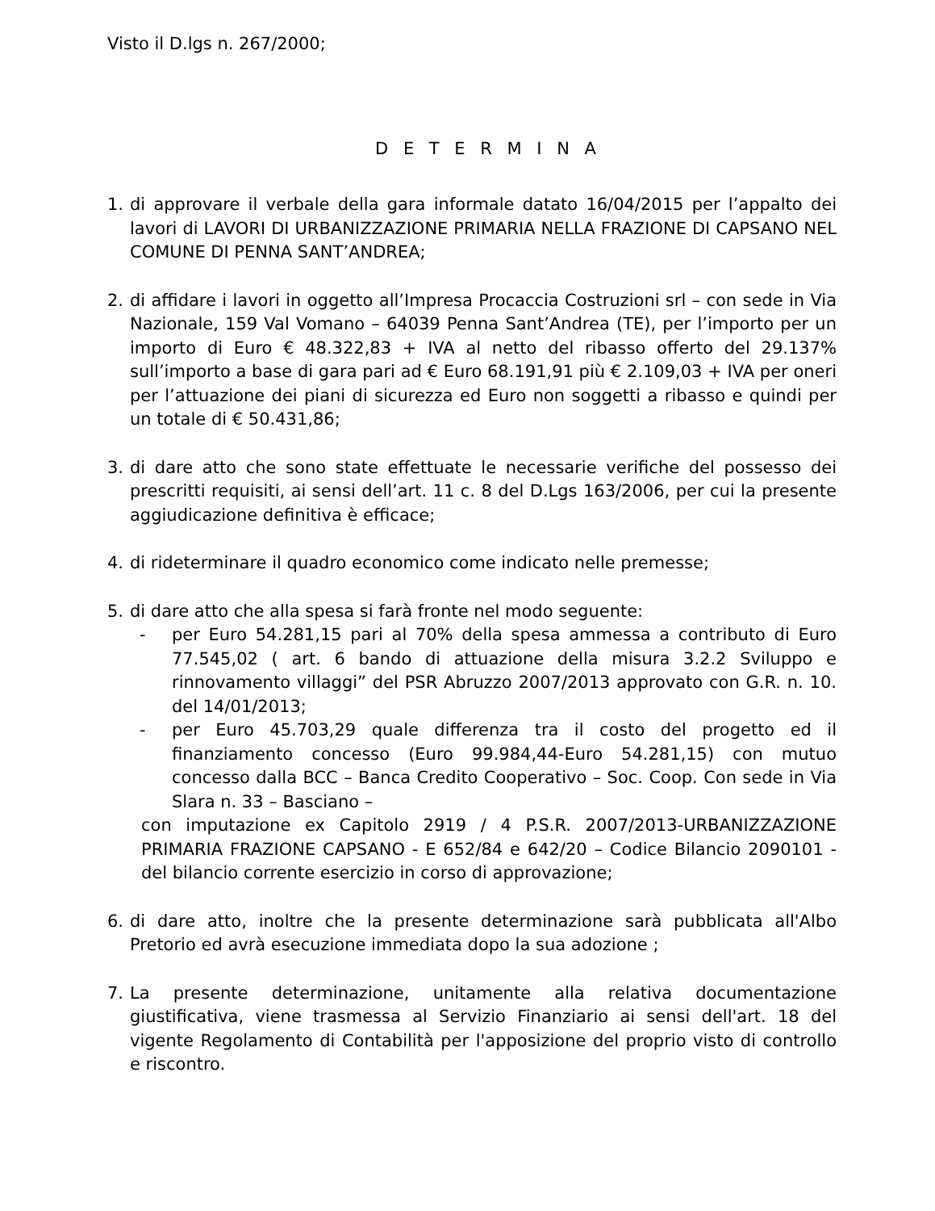Visto il D.lgs n. 267/2000;
D E T E R M I N A
1. di approvare il verbale della gara informale datato 16/04/2015 per l’appalto dei lavori di LAVORI DI URBANIZZAZIONE PRIMARIA NELLA FRAZIONE DI CAPSANO NEL COMUNE DI PENNA SANT’ANDREA;
2. di affidare i lavori in oggetto all’Impresa Procaccia Costruzioni srl – con sede in Via Nazionale, 159 Val Vomano – 64039 Penna Sant’Andrea (TE), per l’importo per un importo di Euro € 48.322,83 + IVA al netto del ribasso offerto del 29.137% sull’importo a base di gara pari ad € Euro 68.191,91 più € 2.109,03 + IVA per oneri per l’attuazione dei piani di sicurezza ed Euro non soggetti a ribasso e quindi per un totale di € 50.431,86;
3. di dare atto che sono state effettuate le necessarie verifiche del possesso dei prescritti requisiti, ai sensi dell’art. 11 c. 8 del D.Lgs 163/2006, per cui la presente aggiudicazione definitiva è efficace;
4. di rideterminare il quadro economico come indicato nelle premesse;
5. di dare atto che alla spesa si farà fronte nel modo seguente:
- per Euro 54.281,15 pari al 70% della spesa ammessa a contributo di Euro 77.545,02 ( art. 6 bando di attuazione della misura 3.2.2 Sviluppo e rinnovamento villaggi” del PSR Abruzzo 2007/2013 approvato con G.R. n. 10. del 14/01/2013;
- per Euro 45.703,29 quale differenza tra il costo del progetto ed il finanziamento concesso (Euro 99.984,44-Euro 54.281,15) con mutuo concesso dalla BCC – Banca Credito Cooperativo – Soc. Coop. Con sede in Via Slara n. 33 – Basciano –
con imputazione ex Capitolo 2919 / 4 P.S.R. 2007/2013-URBANIZZAZIONE PRIMARIA FRAZIONE CAPSANO - E 652/84 e 642/20 – Codice Bilancio 2090101 - del bilancio corrente esercizio in corso di approvazione;
6. di dare atto, inoltre che la presente determinazione sarà pubblicata all'Albo Pretorio ed avrà esecuzione immediata dopo la sua adozione ;
7. La presente determinazione, unitamente alla relativa documentazione giustificativa, viene trasmessa al Servizio Finanziario ai sensi dell'art. 18 del vigente Regolamento di Contabilità per l'apposizione del proprio visto di controllo e riscontro.